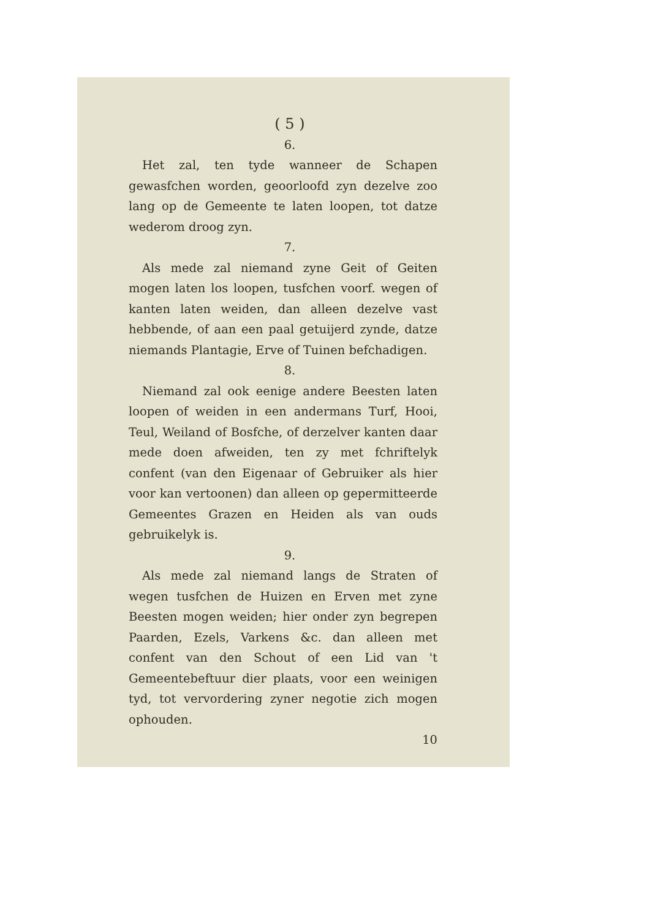( 5 )
6.
Het zal, ten tyde wanneer de Schapen gewasfchen worden, geoorloofd zyn dezelve zoo lang op de Gemeente te laten loopen, tot datze wederom droog zyn.
7.
Als mede zal niemand zyne Geit of Geiten mogen laten los loopen, tusfchen voorf. wegen of kanten laten weiden, dan alleen dezelve vast hebbende, of aan een paal getuijerd zynde, datze niemands Plantagie, Erve of Tuinen befchadigen.
8.
Niemand zal ook eenige andere Beesten laten loopen of weiden in een andermans Turf, Hooi, Teul, Weiland of Bosfche, of derzelver kanten daar mede doen afweiden, ten zy met fchriftelyk confent (van den Eigenaar of Gebruiker als hier voor kan vertoonen) dan alleen op gepermitteerde Gemeentes Grazen en Heiden als van ouds gebruikelyk is.
9.
Als mede zal niemand langs de Straten of wegen tusfchen de Huizen en Erven met zyne Beesten mogen weiden; hier onder zyn begrepen Paarden, Ezels, Varkens &c. dan alleen met confent van den Schout of een Lid van 't Gemeentebeftuur dier plaats, voor een weinigen tyd, tot vervordering zyner negotie zich mogen ophouden.
10